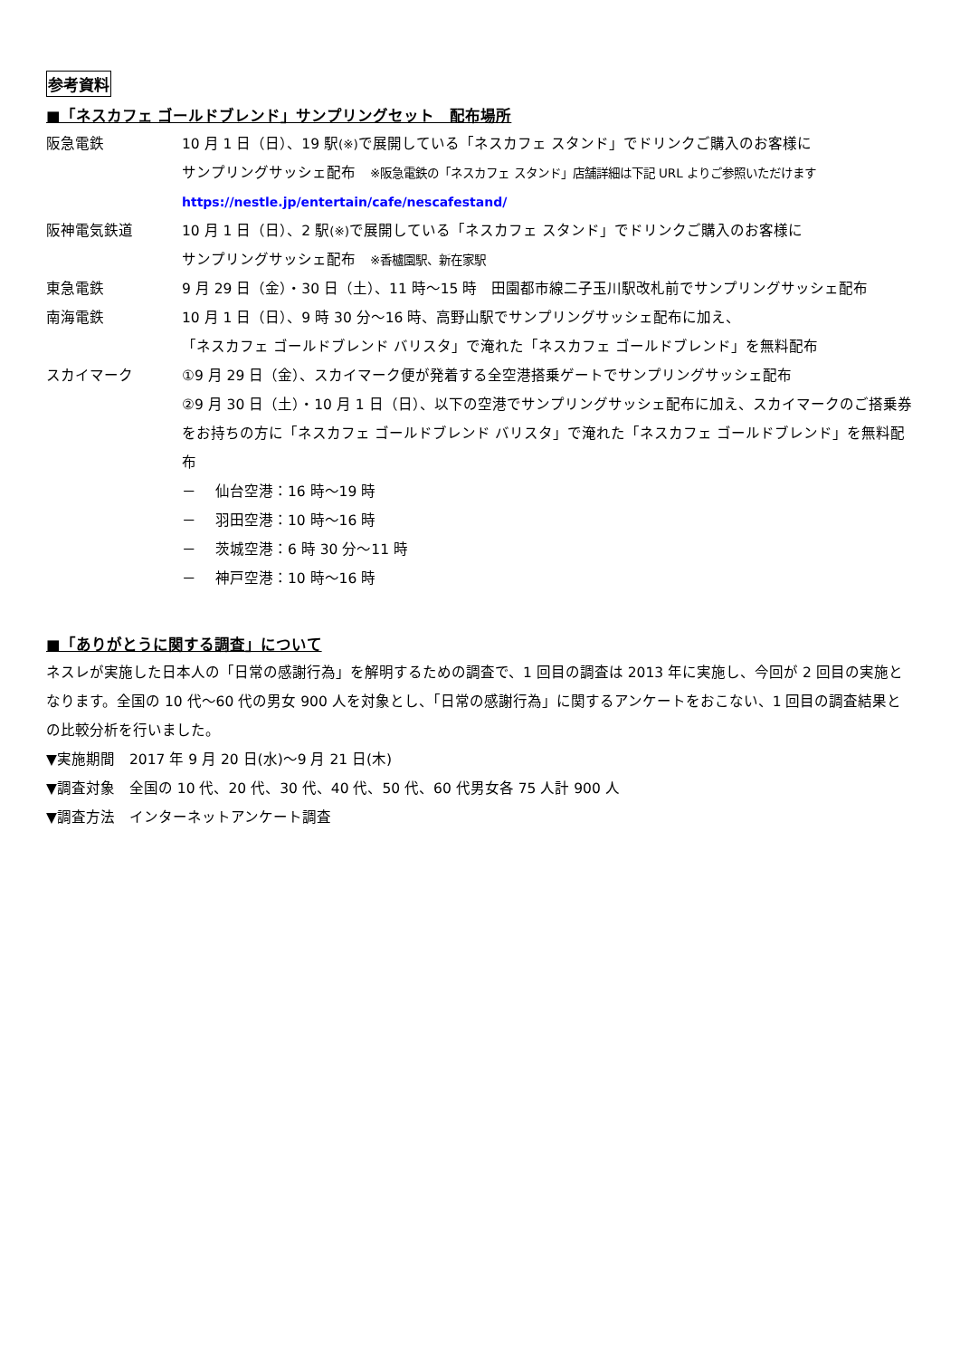参考資料
■「ネスカフェ ゴールドブレンド」サンプリングセット　配布場所
阪急電鉄 10 月 1 日（日）、19 駅(※) で展開している「ネスカフェ スタンド」でドリンクご購入のお客様に
サンプリングサッシェ配布　※阪急電鉄の「ネスカフェ スタンド」店舗詳細は下記 URL よりご参照いただけます
https://nestle.jp/entertain/cafe/nescafestand/
阪神電気鉄道 10 月 1 日（日）、2 駅(※) で展開している「ネスカフェ スタンド」でドリンクご購入のお客様に
サンプリングサッシェ配布　※香櫨園駅、新在家駅
東急電鉄 9 月 29 日（金）・30 日（土）、11 時～15 時　田園都市線二子玉川駅改札前でサンプリングサッシェ配布
南海電鉄 10 月 1 日（日）、9 時 30 分～16 時、高野山駅でサンプリングサッシェ配布に加え、
「ネスカフェ ゴールドブレンド バリスタ」で淹れた「ネスカフェ ゴールドブレンド」を無料配布
スカイマーク ①9 月 29 日（金）、スカイマーク便が発着する全空港搭乗ゲートでサンプリングサッシェ配布
②9 月 30 日（土）・10 月 1 日（日）、以下の空港でサンプリングサッシェ配布に加え、スカイマークのご搭乗券をお持ちの方に「ネスカフェ ゴールドブレンド バリスタ」で淹れた「ネスカフェ ゴールドブレンド」を無料配布
－　 仙台空港：16 時～19 時
－　 羽田空港：10 時～16 時
－　 茨城空港：6 時 30 分～11 時
－　 神戸空港：10 時～16 時
■「ありがとうに関する調査」について
ネスレが実施した日本人の「日常の感謝行為」を解明するための調査で、1 回目の調査は 2013 年に実施し、今回が 2 回目の実施となります。全国の 10 代～60 代の男女 900 人を対象とし、「日常の感謝行為」に関するアンケートをおこない、1 回目の調査結果との比較分析を行いました。
▼実施期間　2017 年 9 月 20 日(水)～9 月 21 日(木)
▼調査対象　全国の 10 代、20 代、30 代、40 代、50 代、60 代男女各 75 人計 900 人
▼調査方法　インターネットアンケート調査